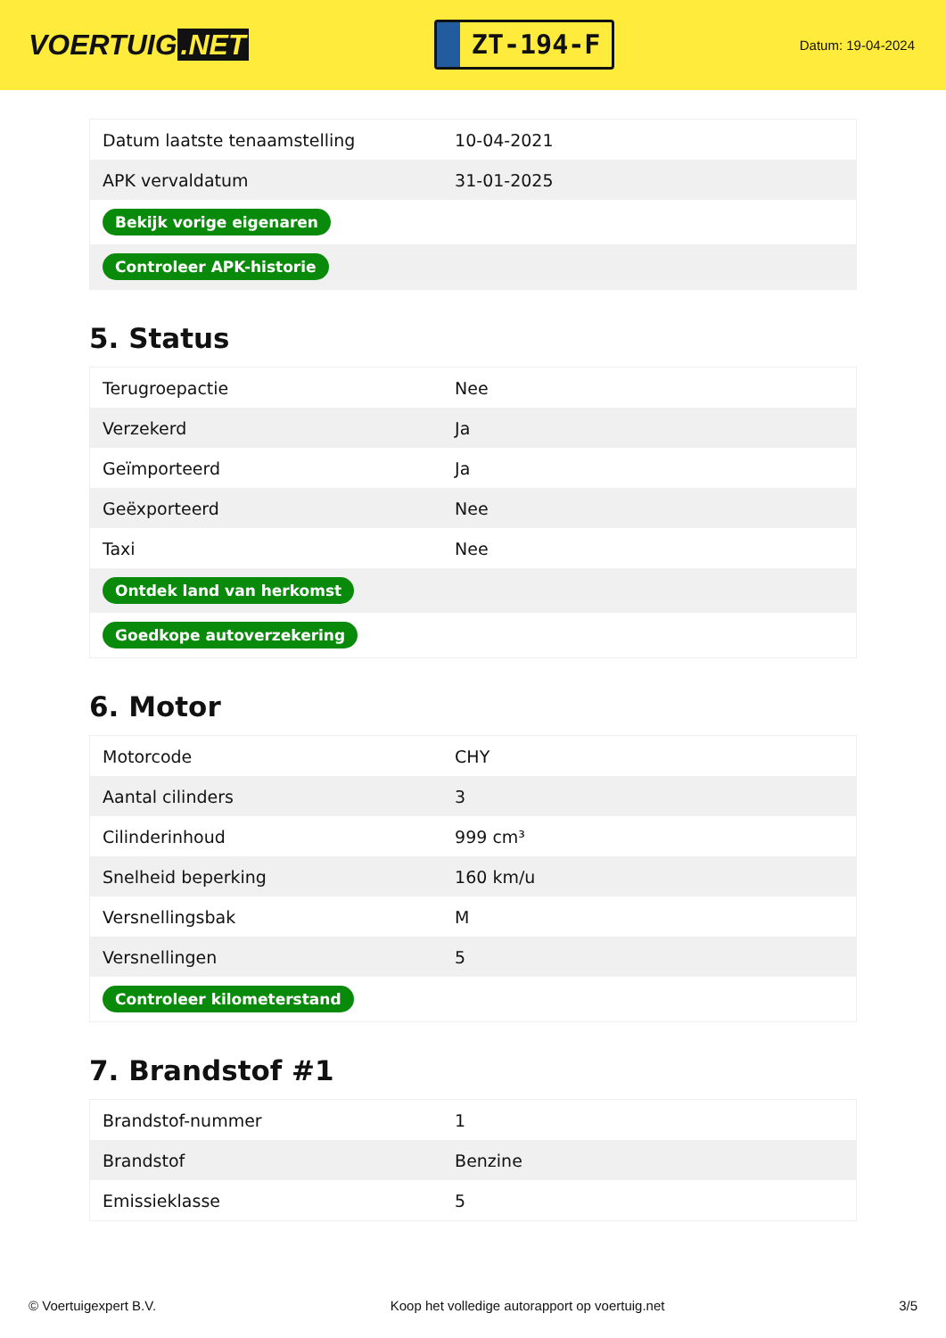VOERTUIG.NET
ZT-194-F
Datum: 19-04-2024
| Datum laatste tenaamstelling | 10-04-2021 |
| APK vervaldatum | 31-01-2025 |
| Bekijk vorige eigenaren | |
| Controleer APK-historie | |
5. Status
| Terugroepactie | Nee |
| Verzekerd | Ja |
| Geïmporteerd | Ja |
| Geëxporteerd | Nee |
| Taxi | Nee |
| Ontdek land van herkomst | |
| Goedkope autoverzekering | |
6. Motor
| Motorcode | CHY |
| Aantal cilinders | 3 |
| Cilinderinhoud | 999 cm³ |
| Snelheid beperking | 160 km/u |
| Versnellingsbak | M |
| Versnellingen | 5 |
| Controleer kilometerstand | |
7. Brandstof #1
| Brandstof-nummer | 1 |
| Brandstof | Benzine |
| Emissieklasse | 5 |
© Voertuigexpert B.V. Koop het volledige autorapport op voertuig.net 3/5